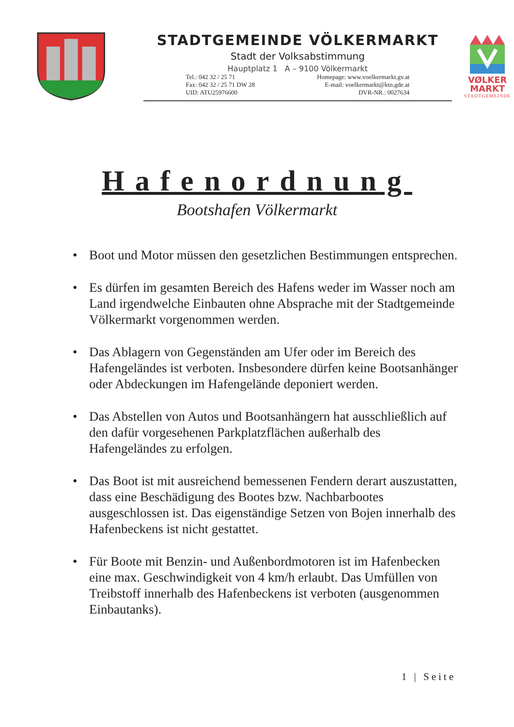STADTGEMEINDE VÖLKERMARKT
Stadt der Volksabstimmung
Hauptplatz 1 A – 9100 Völkermarkt
Tel.: 042 32 / 25 71
Fax: 042 32 / 25 71 DW 28
UID: ATU25976600
Homepage: www.voelkermarkt.gv.at
E-mail: voelkermarkt@ktn.gde.at
DVR-NR.: 0027634
VØLKER
MARKT
STADTGEMEINDE
Hafenordnung
Bootshafen Völkermarkt
• Boot und Motor müssen den gesetzlichen Bestimmungen entsprechen.
• Es dürfen im gesamten Bereich des Hafens weder im Wasser noch am Land irgendwelche Einbauten ohne Absprache mit der Stadtgemeinde Völkermarkt vorgenommen werden.
• Das Ablagern von Gegenständen am Ufer oder im Bereich des Hafengeländes ist verboten. Insbesondere dürfen keine Bootsanhänger oder Abdeckungen im Hafengelände deponiert werden.
• Das Abstellen von Autos und Bootsanhängern hat ausschließlich auf den dafür vorgesehenen Parkplatzflächen außerhalb des Hafengeländes zu erfolgen.
• Das Boot ist mit ausreichend bemessenen Fendern derart auszustatten, dass eine Beschädigung des Bootes bzw. Nachbarbootes ausgeschlossen ist. Das eigenständige Setzen von Bojen innerhalb des Hafenbeckens ist nicht gestattet.
• Für Boote mit Benzin- und Außenbordmotoren ist im Hafenbecken eine max. Geschwindigkeit von 4 km/h erlaubt. Das Umfüllen von Treibstoff innerhalb des Hafenbeckens ist verboten (ausgenommen Einbautanks).
1 | Seite